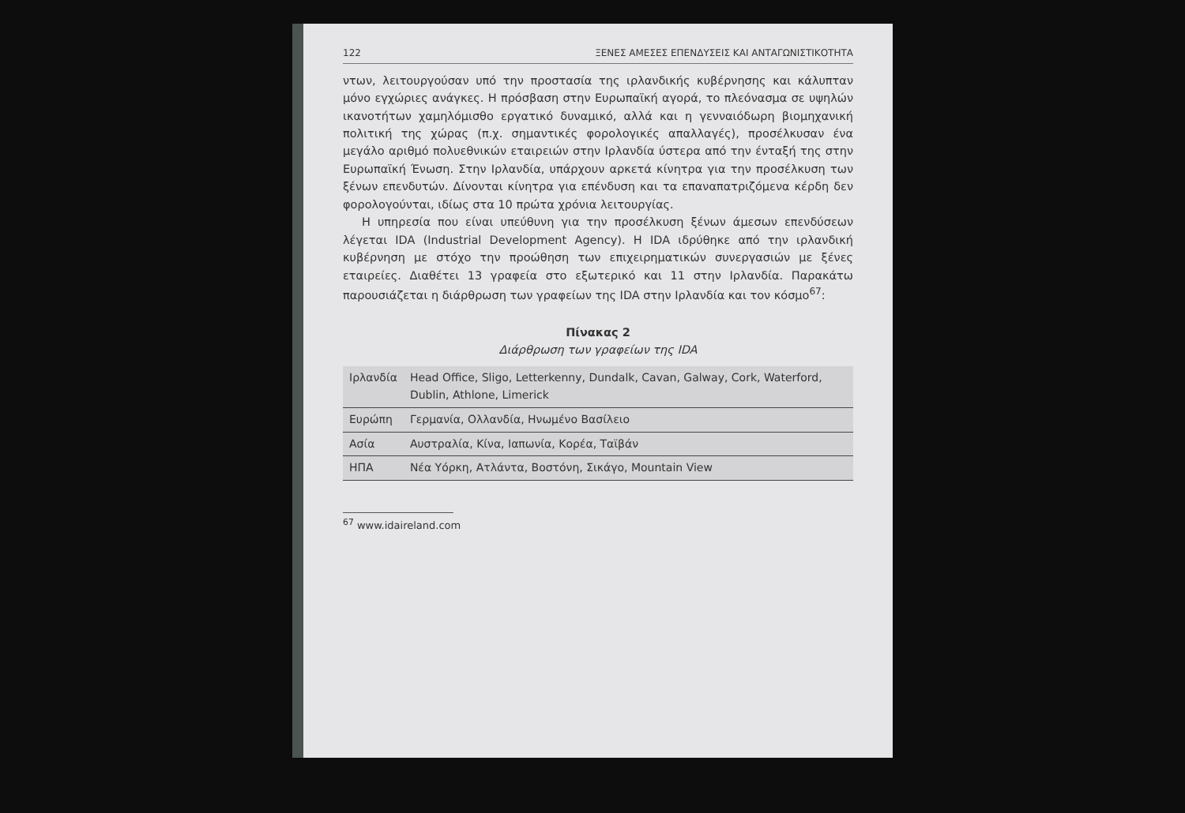122 ΞΕΝΕΣ ΑΜΕΣΕΣ ΕΠΕΝΔΥΣΕΙΣ ΚΑΙ ΑΝΤΑΓΩΝΙΣΤΙΚΟΤΗΤΑ
ντων, λειτουργούσαν υπό την προστασία της ιρλανδικής κυβέρνησης και κάλυπταν μόνο εγχώριες ανάγκες. Η πρόσβαση στην Ευρωπαϊκή αγορά, το πλεόνασμα σε υψηλών ικανοτήτων χαμηλόμισθο εργατικό δυναμικό, αλλά και η γενναιόδωρη βιομηχανική πολιτική της χώρας (π.χ. σημαντικές φορολογικές απαλλαγές), προσέλκυσαν ένα μεγάλο αριθμό πολυεθνικών εταιρειών στην Ιρλανδία ύστερα από την ένταξή της στην Ευρωπαϊκή Ένωση. Στην Ιρλανδία, υπάρχουν αρκετά κίνητρα για την προσέλκυση των ξένων επενδυτών. Δίνονται κίνητρα για επένδυση και τα επαναπατριζόμενα κέρδη δεν φορολογούνται, ιδίως στα 10 πρώτα χρόνια λειτουργίας.
Η υπηρεσία που είναι υπεύθυνη για την προσέλκυση ξένων άμεσων επενδύσεων λέγεται IDA (Industrial Development Agency). Η IDA ιδρύθηκε από την ιρλανδική κυβέρνηση με στόχο την προώθηση των επιχειρηματικών συνεργασιών με ξένες εταιρείες. Διαθέτει 13 γραφεία στο εξωτερικό και 11 στην Ιρλανδία. Παρακάτω παρουσιάζεται η διάρθρωση των γραφείων της IDA στην Ιρλανδία και τον κόσμο<sup>67</sup>:
Πίνακας 2
Διάρθρωση των γραφείων της IDA
| Ιρλανδία | Head Office, Sligo, Letterkenny, Dundalk, Cavan, Galway, Cork, Waterford, Dublin, Athlone, Limerick |
| Ευρώπη | Γερμανία, Ολλανδία, Ηνωμένο Βασίλειο |
| Ασία | Αυστραλία, Κίνα, Ιαπωνία, Κορέα, Ταϊβάν |
| ΗΠΑ | Νέα Υόρκη, Ατλάντα, Βοστόνη, Σικάγο, Mountain View |
<sup>67</sup> www.idaireland.com